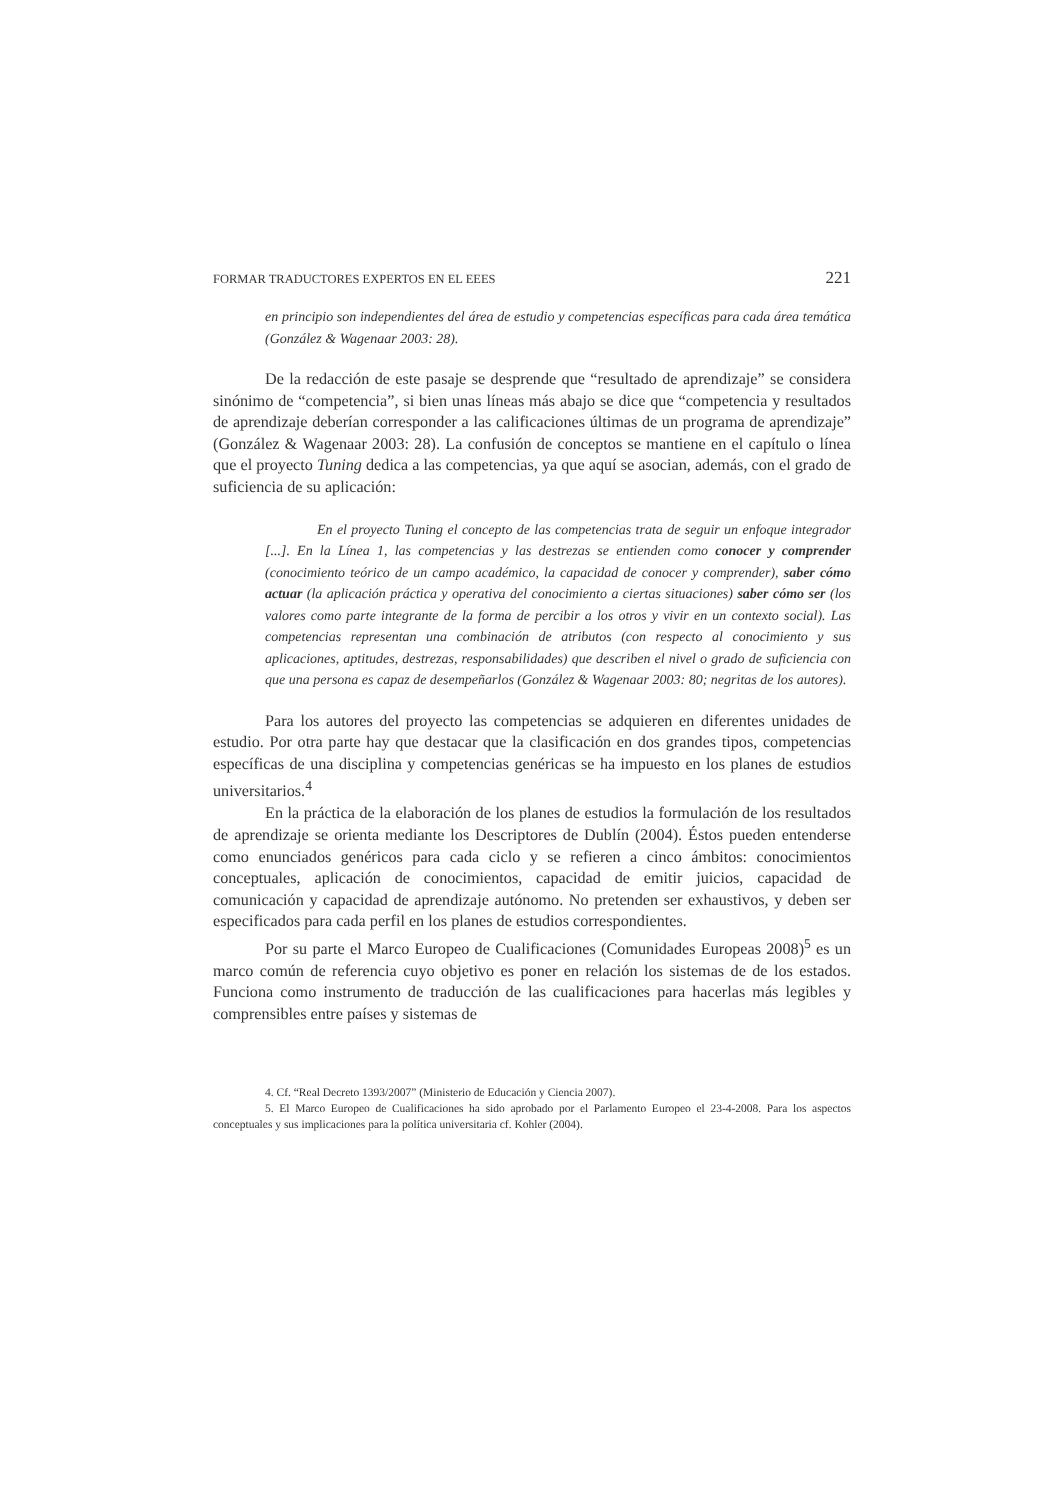FORMAR TRADUCTORES EXPERTOS EN EL EEES 221
en principio son independientes del área de estudio y competencias específicas para cada área temática (González & Wagenaar 2003: 28).
De la redacción de este pasaje se desprende que “resultado de aprendizaje” se considera sinónimo de “competencia”, si bien unas líneas más abajo se dice que “competencia y resultados de aprendizaje deberían corresponder a las calificaciones últimas de un programa de aprendizaje” (González & Wagenaar 2003: 28). La confusión de conceptos se mantiene en el capítulo o línea que el proyecto Tuning dedica a las competencias, ya que aquí se asocian, además, con el grado de suficiencia de su aplicación:
En el proyecto Tuning el concepto de las competencias trata de seguir un enfoque integrador [...]. En la Línea 1, las competencias y las destrezas se entienden como conocer y comprender (conocimiento teórico de un campo académico, la capacidad de conocer y comprender), saber cómo actuar (la aplicación práctica y operativa del conocimiento a ciertas situaciones) saber cómo ser (los valores como parte integrante de la forma de percibir a los otros y vivir en un contexto social). Las competencias representan una combinación de atributos (con respecto al conocimiento y sus aplicaciones, aptitudes, destrezas, responsabilidades) que describen el nivel o grado de suficiencia con que una persona es capaz de desempeñarlos (González & Wagenaar 2003: 80; negritas de los autores).
Para los autores del proyecto las competencias se adquieren en diferentes unidades de estudio. Por otra parte hay que destacar que la clasificación en dos grandes tipos, competencias específicas de una disciplina y competencias genéricas se ha impuesto en los planes de estudios universitarios.<sup>4</sup>
En la práctica de la elaboración de los planes de estudios la formulación de los resultados de aprendizaje se orienta mediante los Descriptores de Dublín (2004). Éstos pueden entenderse como enunciados genéricos para cada ciclo y se refieren a cinco ámbitos: conocimientos conceptuales, aplicación de conocimientos, capacidad de emitir juicios, capacidad de comunicación y capacidad de aprendizaje autónomo. No pretenden ser exhaustivos, y deben ser especificados para cada perfil en los planes de estudios correspondientes.
Por su parte el Marco Europeo de Cualificaciones (Comunidades Europeas 2008)<sup>5</sup> es un marco común de referencia cuyo objetivo es poner en relación los sistemas de de los estados. Funciona como instrumento de traducción de las cualificaciones para hacerlas más legibles y comprensibles entre países y sistemas de
4. Cf. “Real Decreto 1393/2007” (Ministerio de Educación y Ciencia 2007).
5. El Marco Europeo de Cualificaciones ha sido aprobado por el Parlamento Europeo el 23-4-2008. Para los aspectos conceptuales y sus implicaciones para la política universitaria cf. Kohler (2004).